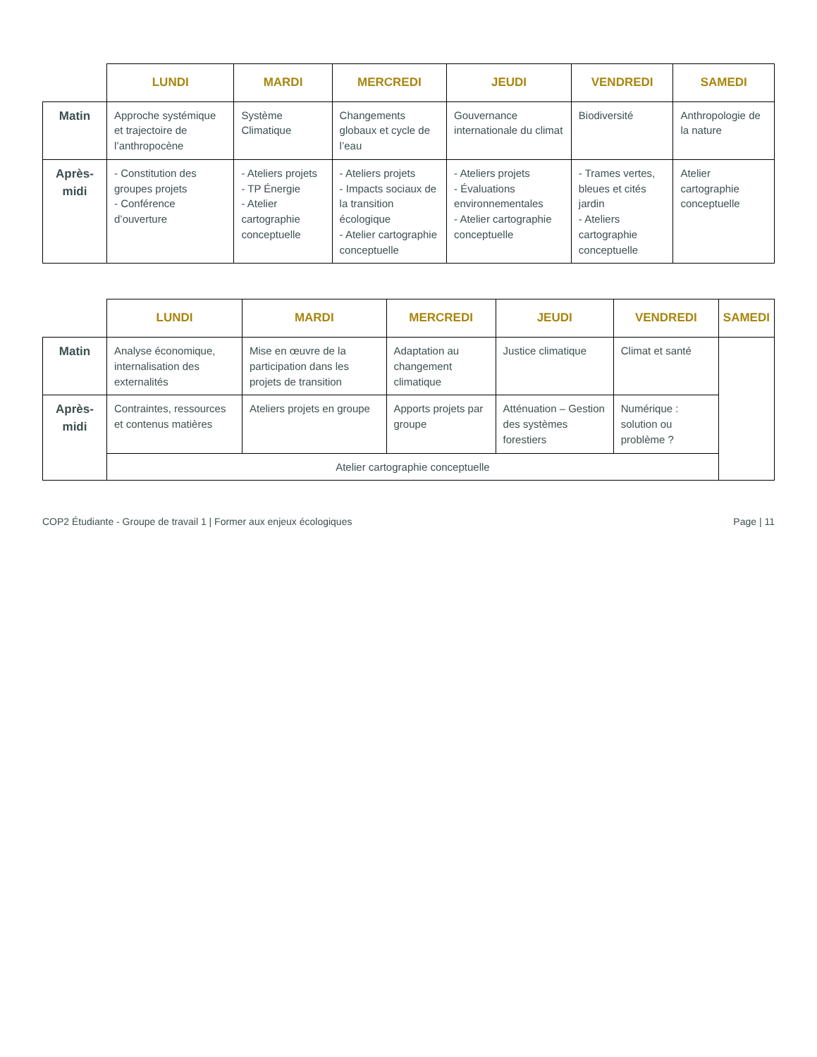| | LUNDI | MARDI | MERCREDI | JEUDI | VENDREDI | SAMEDI |
| Matin | Approche systémique et trajectoire de l’anthropocène | Système Climatique | Changements globaux et cycle de l’eau | Gouvernance internationale du climat | Biodiversité | Anthropologie de la nature |
| Après-midi | - Constitution des groupes projets - Conférence d’ouverture | - Ateliers projets - TP Énergie - Atelier cartographie conceptuelle | - Ateliers projets - Impacts sociaux de la transition écologique - Atelier cartographie conceptuelle | - Ateliers projets - Évaluations environnementales - Atelier cartographie conceptuelle | - Trames vertes, bleues et cités jardin - Ateliers cartographie conceptuelle | Atelier cartographie conceptuelle |
| | LUNDI | MARDI | MERCREDI | JEUDI | VENDREDI | SAMEDI |
| Matin | Analyse économique, internalisation des externalités | Mise en œuvre de la participation dans les projets de transition | Adaptation au changement climatique | Justice climatique | Climat et santé | |
| Après-midi | Contraintes, ressources et contenus matières | Ateliers projets en groupe | Apports projets par groupe | Atténuation – Gestion des systèmes forestiers | Numérique : solution ou problème ? | |
| | Atelier cartographie conceptuelle | | | | | |
COP2 Étudiante - Groupe de travail 1 | Former aux enjeux écologiques Page | 11